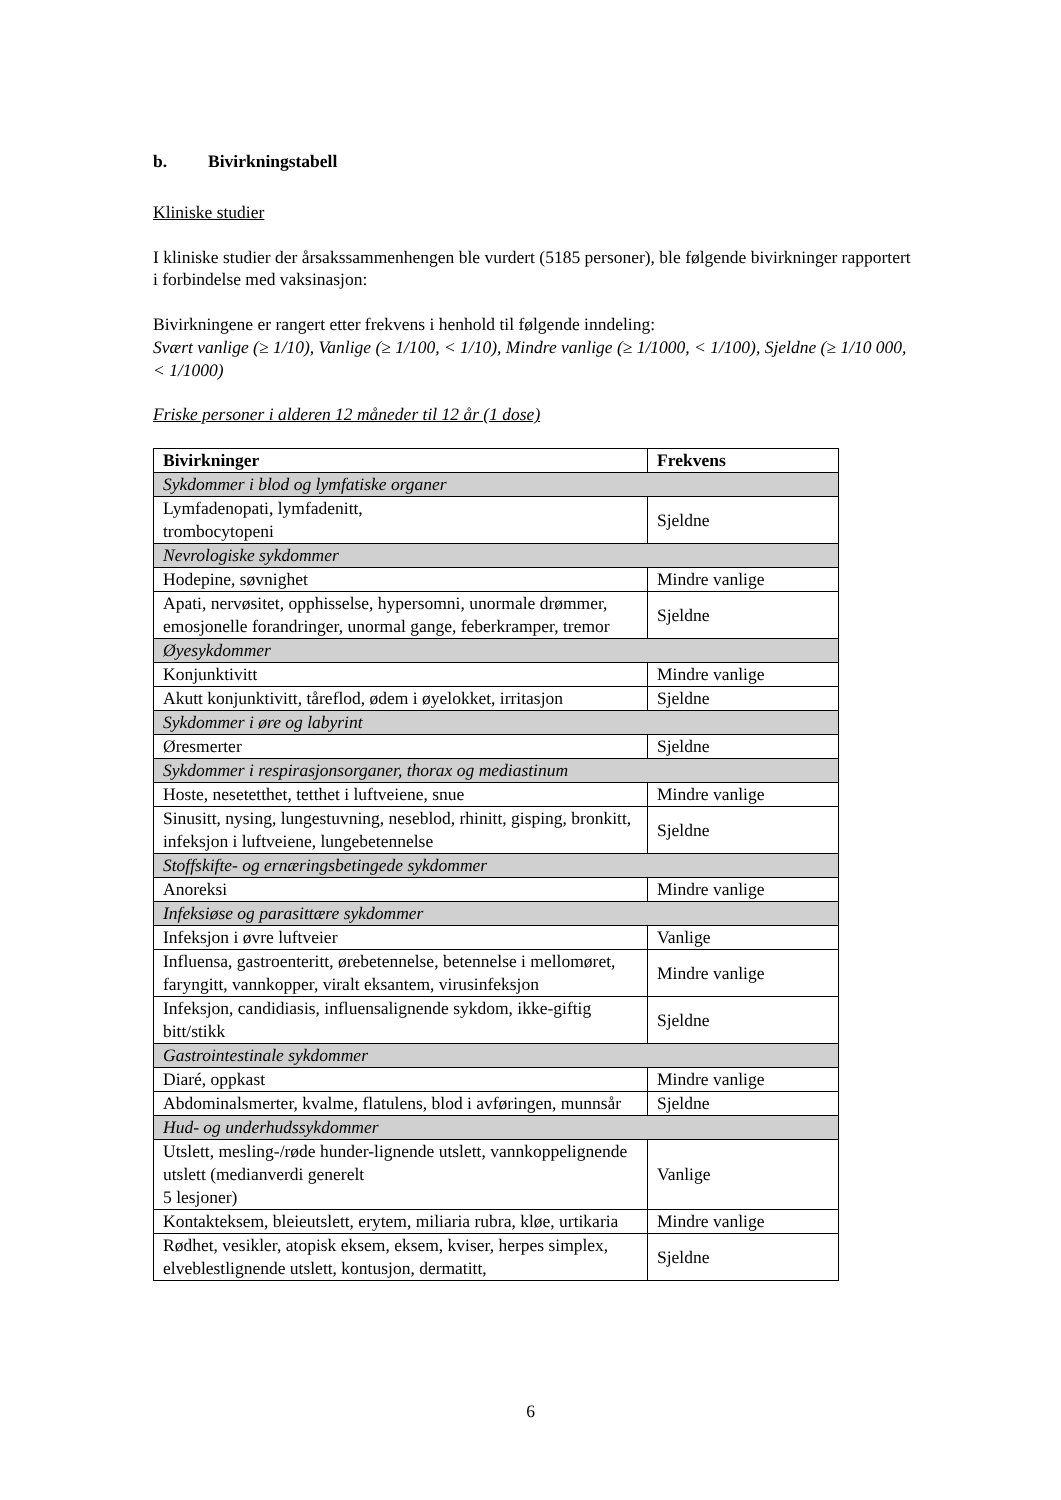b. Bivirkningstabell
Kliniske studier
I kliniske studier der årsakssammenhengen ble vurdert (5185 personer), ble følgende bivirkninger rapportert i forbindelse med vaksinasjon:
Bivirkningene er rangert etter frekvens i henhold til følgende inndeling:
Svært vanlige (≥ 1/10), Vanlige (≥ 1/100, < 1/10), Mindre vanlige (≥ 1/1000, < 1/100), Sjeldne (≥ 1/10 000, < 1/1000)
Friske personer i alderen 12 måneder til 12 år (1 dose)
| Bivirkninger | Frekvens |
| --- | --- |
| Sykdommer i blod og lymfatiske organer | |
| Lymfadenopati, lymfadenitt, trombocytopeni | Sjeldne |
| Nevrologiske sykdommer | |
| Hodepine, søvnighet | Mindre vanlige |
| Apati, nervøsitet, opphisselse, hypersomni, unormale drømmer, emosjonelle forandringer, unormal gange, feberkramper, tremor | Sjeldne |
| Øyesykdommer | |
| Konjunktivitt | Mindre vanlige |
| Akutt konjunktivitt, tåreflod, ødem i øyelokket, irritasjon | Sjeldne |
| Sykdommer i øre og labyrint | |
| Øresmerter | Sjeldne |
| Sykdommer i respirasjonsorganer, thorax og mediastinum | |
| Hoste, nesetetthet, tetthet i luftveiene, snue | Mindre vanlige |
| Sinusitt, nysing, lungestuvning, neseblod, rhinitt, gisping, bronkitt, infeksjon i luftveiene, lungebetennelse | Sjeldne |
| Stoffskifte- og ernæringsbetingede sykdommer | |
| Anoreksi | Mindre vanlige |
| Infeksiøse og parasittære sykdommer | |
| Infeksjon i øvre luftveier | Vanlige |
| Influensa, gastroenteritt, ørebetennelse, betennelse i mellomøret, faryngitt, vannkopper, viralt eksantem, virusinfeksjon | Mindre vanlige |
| Infeksjon, candidiasis, influensalignende sykdom, ikke-giftig bitt/stikk | Sjeldne |
| Gastrointestinale sykdommer | |
| Diaré, oppkast | Mindre vanlige |
| Abdominalsmerter, kvalme, flatulens, blod i avføringen, munnsår | Sjeldne |
| Hud- og underhudssykdommer | |
| Utslett, mesling-/røde hunder-lignende utslett, vannkoppelignende utslett (medianverdi generelt 5 lesjoner) | Vanlige |
| Kontakteksem, bleieutslett, erytem, miliaria rubra, kløe, urtikaria | Mindre vanlige |
| Rødhet, vesikler, atopisk eksem, eksem, kviser, herpes simplex, elveblestlignende utslett, kontusjon, dermatitt, | Sjeldne |
6